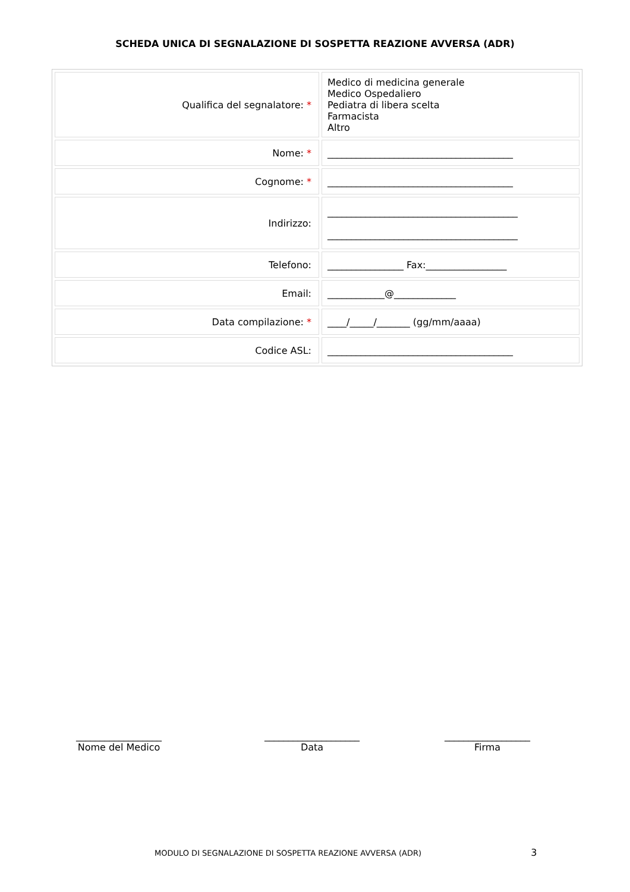SCHEDA UNICA DI SEGNALAZIONE DI SOSPETTA REAZIONE AVVERSA (ADR)
| Qualifica del segnalatore: * | Medico di medicina generale Medico Ospedaliero Pediatra di libera scelta Farmacista Altro |
| Nome: * | _______________________________________ |
| Cognome: * | _______________________________________ |
| Indirizzo: | ________________________________________ ________________________________________ |
| Telefono: | ________________ Fax:_________________ |
| Email: | ____________@_____________ |
| Data compilazione: * | ____/_____/_______ (gg/mm/aaaa) |
| Codice ASL: | _______________________________________ |
__________________
Nome del Medico
____________________
Data
__________________
Firma
MODULO DI SEGNALAZIONE DI SOSPETTA REAZIONE AVVERSA (ADR) 3